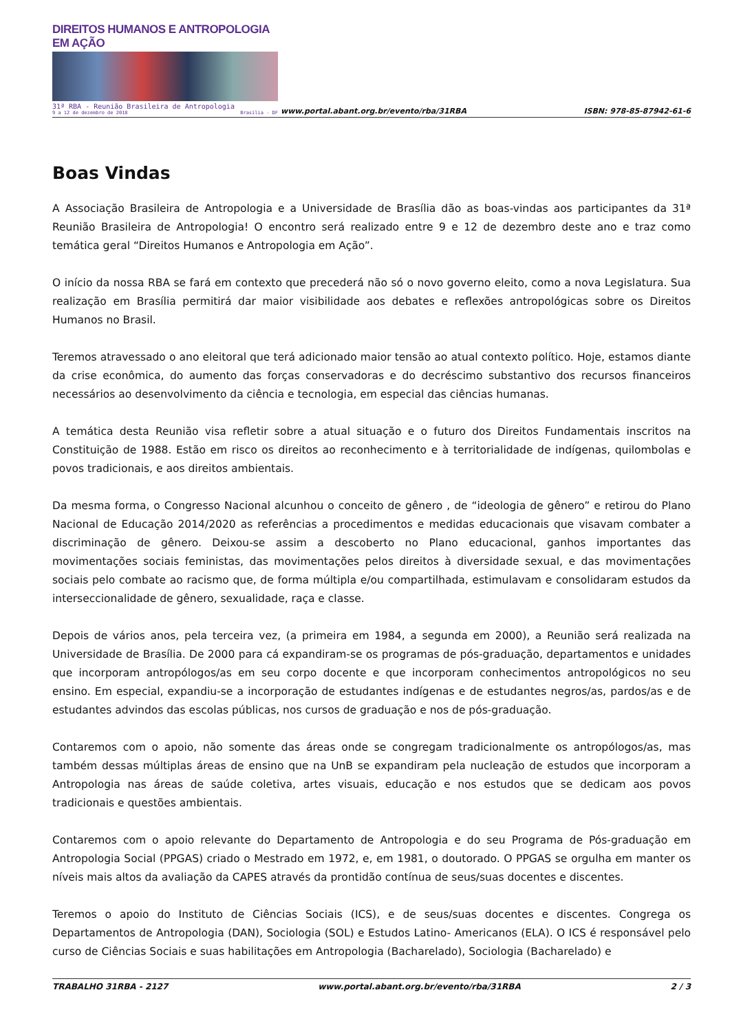DIREITOS HUMANOS E ANTROPOLOGIA EM AÇÃO
31ª RBA - Reunião Brasileira de Antropologia
9 a 12 de dezembro de 2018 Brasília - DF
www.portal.abant.org.br/evento/rba/31RBA
ISBN: 978-85-87942-61-6
Boas Vindas
A Associação Brasileira de Antropologia e a Universidade de Brasília dão as boas-vindas aos participantes da 31ª Reunião Brasileira de Antropologia! O encontro será realizado entre 9 e 12 de dezembro deste ano e traz como temática geral “Direitos Humanos e Antropologia em Ação”.
O início da nossa RBA se fará em contexto que precederá não só o novo governo eleito, como a nova Legislatura. Sua realização em Brasília permitirá dar maior visibilidade aos debates e reflexões antropológicas sobre os Direitos Humanos no Brasil.
Teremos atravessado o ano eleitoral que terá adicionado maior tensão ao atual contexto político. Hoje, estamos diante da crise econômica, do aumento das forças conservadoras e do decréscimo substantivo dos recursos financeiros necessários ao desenvolvimento da ciência e tecnologia, em especial das ciências humanas.
A temática desta Reunião visa refletir sobre a atual situação e o futuro dos Direitos Fundamentais inscritos na Constituição de 1988. Estão em risco os direitos ao reconhecimento e à territorialidade de indígenas, quilombolas e povos tradicionais, e aos direitos ambientais.
Da mesma forma, o Congresso Nacional alcunhou o conceito de gênero , de “ideologia de gênero” e retirou do Plano Nacional de Educação 2014/2020 as referências a procedimentos e medidas educacionais que visavam combater a discriminação de gênero. Deixou-se assim a descoberto no Plano educacional, ganhos importantes das movimentações sociais feministas, das movimentações pelos direitos à diversidade sexual, e das movimentações sociais pelo combate ao racismo que, de forma múltipla e/ou compartilhada, estimulavam e consolidaram estudos da interseccionalidade de gênero, sexualidade, raça e classe.
Depois de vários anos, pela terceira vez, (a primeira em 1984, a segunda em 2000), a Reunião será realizada na Universidade de Brasília. De 2000 para cá expandiram-se os programas de pós-graduação, departamentos e unidades que incorporam antropólogos/as em seu corpo docente e que incorporam conhecimentos antropológicos no seu ensino. Em especial, expandiu-se a incorporação de estudantes indígenas e de estudantes negros/as, pardos/as e de estudantes advindos das escolas públicas, nos cursos de graduação e nos de pós-graduação.
Contaremos com o apoio, não somente das áreas onde se congregam tradicionalmente os antropólogos/as, mas também dessas múltiplas áreas de ensino que na UnB se expandiram pela nucleação de estudos que incorporam a Antropologia nas áreas de saúde coletiva, artes visuais, educação e nos estudos que se dedicam aos povos tradicionais e questões ambientais.
Contaremos com o apoio relevante do Departamento de Antropologia e do seu Programa de Pós-graduação em Antropologia Social (PPGAS) criado o Mestrado em 1972, e, em 1981, o doutorado. O PPGAS se orgulha em manter os níveis mais altos da avaliação da CAPES através da prontidão contínua de seus/suas docentes e discentes.
Teremos o apoio do Instituto de Ciências Sociais (ICS), e de seus/suas docentes e discentes. Congrega os Departamentos de Antropologia (DAN), Sociologia (SOL) e Estudos Latino- Americanos (ELA). O ICS é responsável pelo curso de Ciências Sociais e suas habilitações em Antropologia (Bacharelado), Sociologia (Bacharelado) e
TRABALHO 31RBA - 2127 www.portal.abant.org.br/evento/rba/31RBA 2 / 3